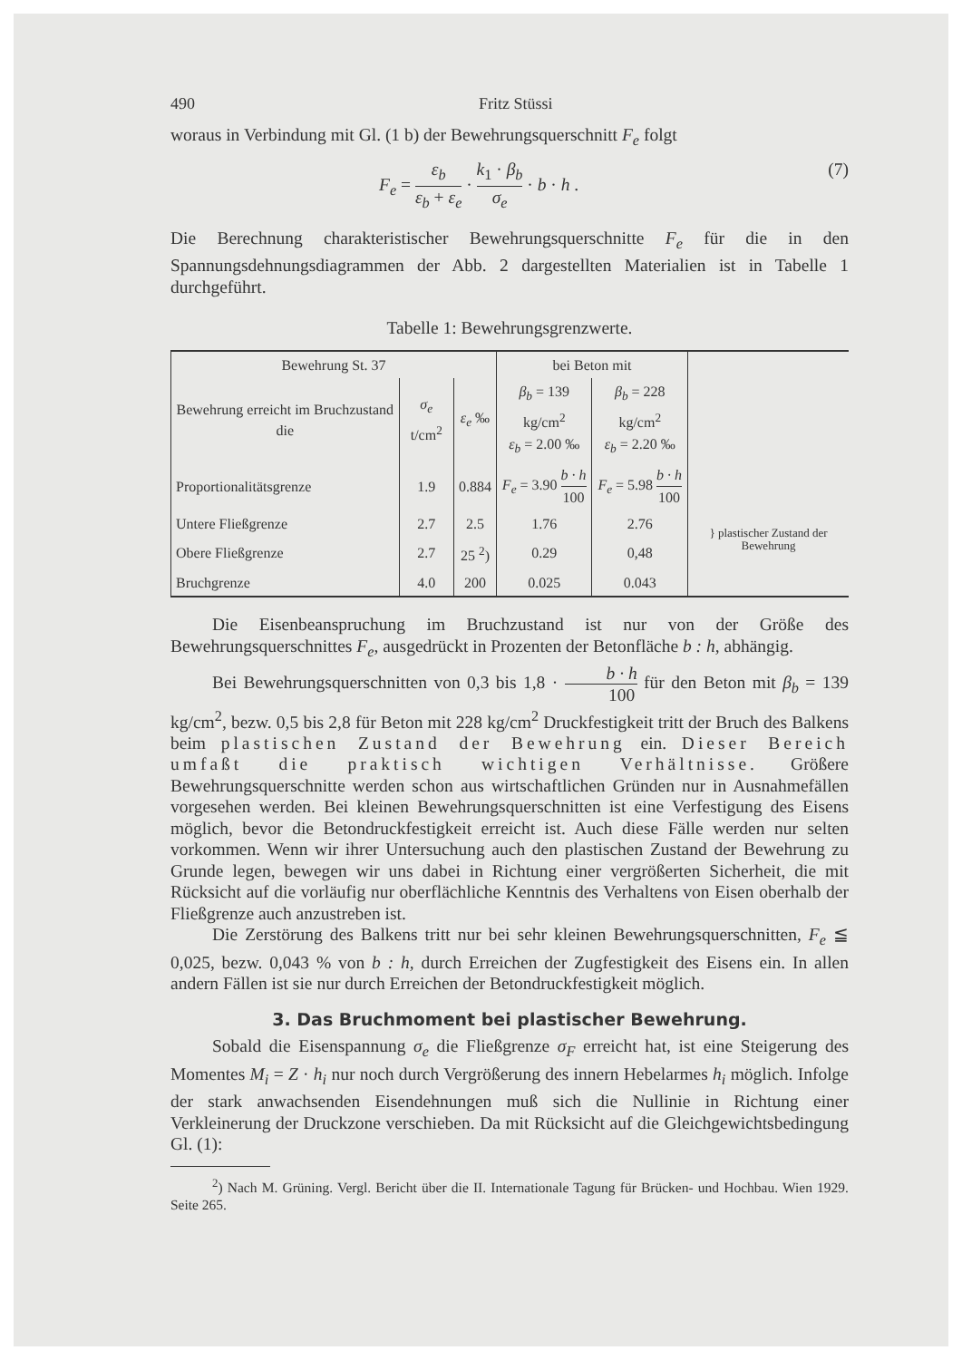490 Fritz Stüssi
woraus in Verbindung mit Gl. (1 b) der Bewehrungsquerschnitt F<sub>e</sub> folgt
F<sub>e</sub> = ε<sub>b</sub> ε<sub>b</sub> + ε<sub>e</sub> · k<sub>1</sub> · β<sub>b</sub> σ<sub>e</sub> · b · h . (7)
Die Berechnung charakteristischer Bewehrungsquerschnitte F<sub>e</sub> für die in den Spannungsdehnungsdiagrammen der Abb. 2 dargestellten Materialien ist in Tabelle 1 durchgeführt.
Tabelle 1: Bewehrungsgrenzwerte.
| Bewehrung St. 37 | | | bei Beton mit | | |
| --- | --- | --- | --- | --- | --- |
| Bewehrung erreicht im Bruchzustand die | σ<sub>e</sub> t/cm<sup>2</sup> | ε<sub>e</sub> ‰ | β<sub>b</sub> = 139 kg/cm<sup>2</sup> ε<sub>b</sub> = 2.00 ‰ | β<sub>b</sub> = 228 kg/cm<sup>2</sup> ε<sub>b</sub> = 2.20 ‰ | |
| Proportionalitätsgrenze | 1.9 | 0.884 | F<sub>e</sub> = 3.90 b · h 100 | F<sub>e</sub> = 5.98 b · h 100 | |
| Untere Fließgrenze | 2.7 | 2.5 | 1.76 | 2.76 | } plastischer Zustand der Bewehrung |
| Obere Fließgrenze | 2.7 | 25 <sup>2</sup>) | 0.29 | 0,48 | |
| Bruchgrenze | 4.0 | 200 | 0.025 | 0.043 | |
Die Eisenbeanspruchung im Bruchzustand ist nur von der Größe des Bewehrungsquerschnittes F<sub>e</sub>, ausgedrückt in Prozenten der Betonfläche b : h, abhängig.
Bei Bewehrungsquerschnitten von 0,3 bis 1,8 · b · h 100 für den Beton mit β<sub>b</sub> = 139 kg/cm<sup>2</sup>, bezw. 0,5 bis 2,8 für Beton mit 228 kg/cm<sup>2</sup> Druckfestigkeit tritt der Bruch des Balkens beim plastischen Zustand der Bewehrung ein. Dieser Bereich umfaßt die praktisch wichtigen Verhältnisse. Größere Bewehrungsquerschnitte werden schon aus wirtschaftlichen Gründen nur in Ausnahmefällen vorgesehen werden. Bei kleinen Bewehrungsquerschnitten ist eine Verfestigung des Eisens möglich, bevor die Betondruckfestigkeit erreicht ist. Auch diese Fälle werden nur selten vorkommen. Wenn wir ihrer Untersuchung auch den plastischen Zustand der Bewehrung zu Grunde legen, bewegen wir uns dabei in Richtung einer vergrößerten Sicherheit, die mit Rücksicht auf die vorläufig nur oberflächliche Kenntnis des Verhaltens von Eisen oberhalb der Fließgrenze auch anzustreben ist.
Die Zerstörung des Balkens tritt nur bei sehr kleinen Bewehrungsquerschnitten, F<sub>e</sub> ≦ 0,025, bezw. 0,043 % von b : h, durch Erreichen der Zugfestigkeit des Eisens ein. In allen andern Fällen ist sie nur durch Erreichen der Betondruckfestigkeit möglich.
3. Das Bruchmoment bei plastischer Bewehrung.
Sobald die Eisenspannung σ<sub>e</sub> die Fließgrenze σ<sub>F</sub> erreicht hat, ist eine Steigerung des Momentes M<sub>i</sub> = Z · h<sub>i</sub> nur noch durch Vergrößerung des innern Hebelarmes h<sub>i</sub> möglich. Infolge der stark anwachsenden Eisendehnungen muß sich die Nullinie in Richtung einer Verkleinerung der Druckzone verschieben. Da mit Rücksicht auf die Gleichgewichtsbedingung Gl. (1):
<sup>2</sup>) Nach M. Grüning. Vergl. Bericht über die II. Internationale Tagung für Brücken- und Hochbau. Wien 1929. Seite 265.